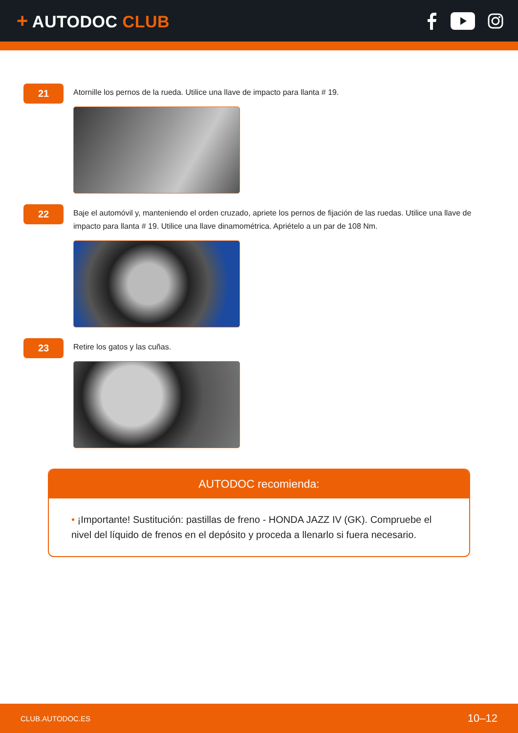+ AUTODOC CLUB
21
Atornille los pernos de la rueda. Utilice una llave de impacto para llanta # 19.
22
Baje el automóvil y, manteniendo el orden cruzado, apriete los pernos de fijación de las ruedas. Utilice una llave de impacto para llanta # 19. Utilice una llave dinamométrica. Apriételo a un par de 108 Nm.
23
Retire los gatos y las cuñas.
AUTODOC recomienda:
• ¡Importante! Sustitución: pastillas de freno - HONDA JAZZ IV (GK). Compruebe el nivel del líquido de frenos en el depósito y proceda a llenarlo si fuera necesario.
CLUB.AUTODOC.ES
10–12